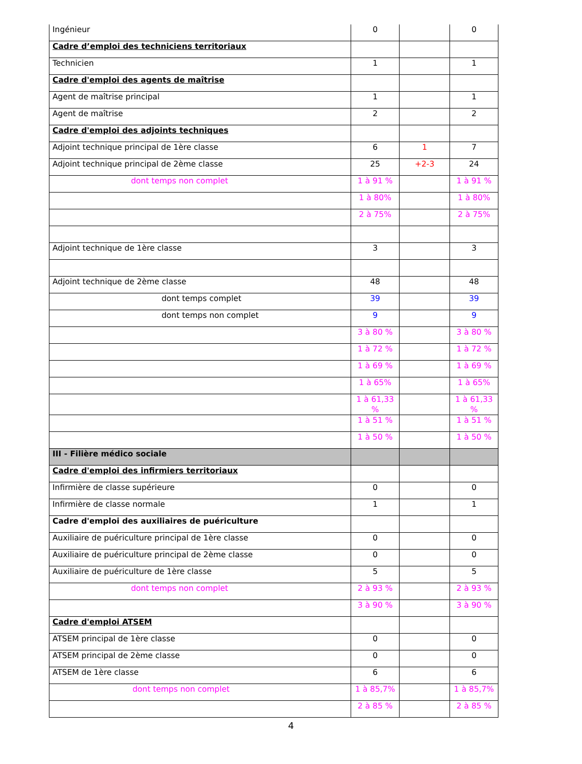| Ingénieur | 0 | | 0 |
| Cadre d’emploi des techniciens territoriaux | | | |
| Technicien | 1 | | 1 |
| Cadre d'emploi des agents de maîtrise | | | |
| Agent de maîtrise principal | 1 | | 1 |
| Agent de maîtrise | 2 | | 2 |
| Cadre d'emploi des adjoints techniques | | | |
| Adjoint technique principal de 1ère classe | 6 | 1 | 7 |
| Adjoint technique principal de 2ème classe | 25 | +2-3 | 24 |
| dont temps non complet | 1 à 91 % | | 1 à 91 % |
| | 1 à 80% | | 1 à 80% |
| | 2 à 75% | | 2 à 75% |
| Adjoint technique de 1ère classe | 3 | | 3 |
| Adjoint technique de 2ème classe | 48 | | 48 |
| dont temps complet | 39 | | 39 |
| dont temps non complet | 9 | | 9 |
| | 3 à 80 % | | 3 à 80 % |
| | 1 à 72 % | | 1 à 72 % |
| | 1 à 69 % | | 1 à 69 % |
| | 1 à 65% | | 1 à 65% |
| | 1 à 61,33 % | | 1 à 61,33 % |
| | 1 à 51 % | | 1 à 51 % |
| | 1 à 50 % | | 1 à 50 % |
| III - Filière médico sociale | | | |
| Cadre d'emploi des infirmiers territoriaux | | | |
| Infirmière de classe supérieure | 0 | | 0 |
| Infirmière de classe normale | 1 | | 1 |
| Cadre d'emploi des auxiliaires de puériculture | | | |
| Auxiliaire de puériculture principal de 1ère classe | 0 | | 0 |
| Auxiliaire de puériculture principal de 2ème classe | 0 | | 0 |
| Auxiliaire de puériculture de 1ère classe | 5 | | 5 |
| dont temps non complet | 2 à 93 % | | 2 à 93 % |
| | 3 à 90 % | | 3 à 90 % |
| Cadre d'emploi ATSEM | | | |
| ATSEM principal de 1ère classe | 0 | | 0 |
| ATSEM principal de 2ème classe | 0 | | 0 |
| ATSEM de 1ère classe | 6 | | 6 |
| dont temps non complet | 1 à 85,7% | | 1 à 85,7% |
| | 2 à 85 % | | 2 à 85 % |
4